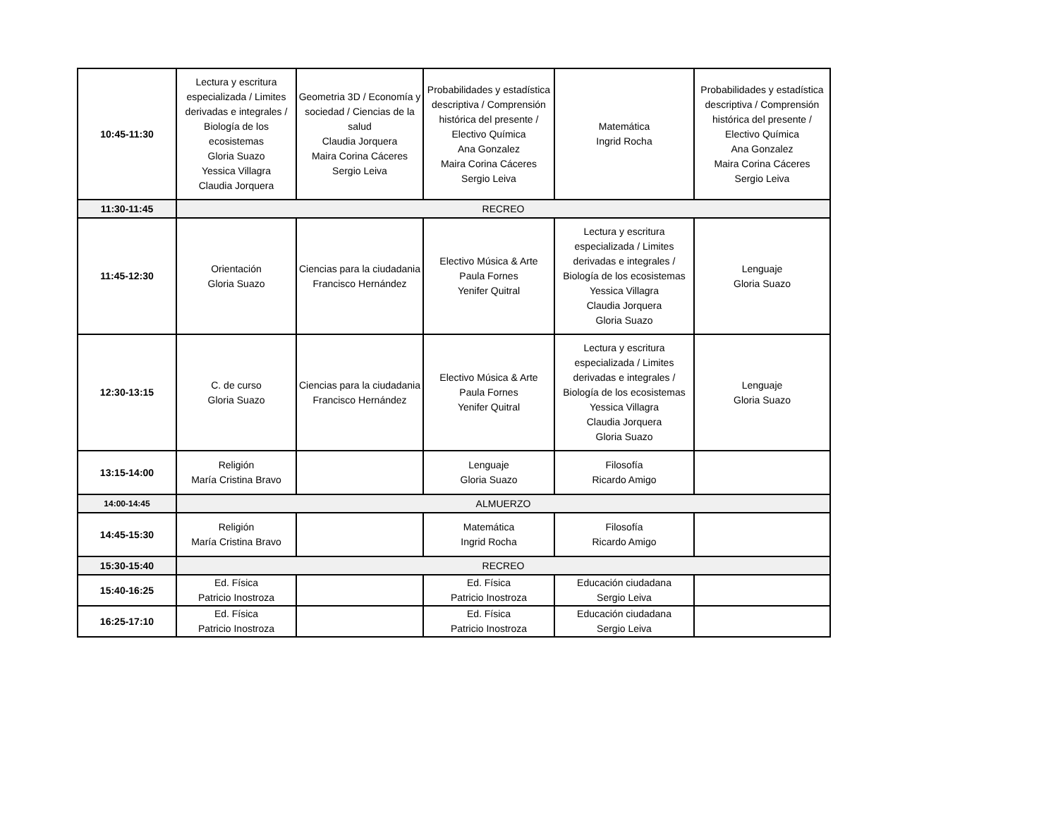| 10:45-11:30 | Lectura y escritura especializada / Limites derivadas e integrales / Biología de los ecosistemas Gloria Suazo Yessica Villagra Claudia Jorquera | Geometria 3D / Economía y sociedad / Ciencias de la salud Claudia Jorquera Maira Corina Cáceres Sergio Leiva | Probabilidades y estadística descriptiva / Comprensión histórica del presente / Electivo Química Ana Gonzalez Maira Corina Cáceres Sergio Leiva | Matemática Ingrid Rocha | Probabilidades y estadística descriptiva / Comprensión histórica del presente / Electivo Química Ana Gonzalez Maira Corina Cáceres Sergio Leiva |
| 11:30-11:45 | RECREO | | | | |
| 11:45-12:30 | Orientación Gloria Suazo | Ciencias para la ciudadania Francisco Hernández | Electivo Música & Arte Paula Fornes Yenifer Quitral | Lectura y escritura especializada / Limites derivadas e integrales / Biología de los ecosistemas Yessica Villagra Claudia Jorquera Gloria Suazo | Lenguaje Gloria Suazo |
| 12:30-13:15 | C. de curso Gloria Suazo | Ciencias para la ciudadania Francisco Hernández | Electivo Música & Arte Paula Fornes Yenifer Quitral | Lectura y escritura especializada / Limites derivadas e integrales / Biología de los ecosistemas Yessica Villagra Claudia Jorquera Gloria Suazo | Lenguaje Gloria Suazo |
| 13:15-14:00 | Religión María Cristina Bravo | | Lenguaje Gloria Suazo | Filosofía Ricardo Amigo | |
| 14:00-14:45 | ALMUERZO | | | | |
| 14:45-15:30 | Religión María Cristina Bravo | | Matemática Ingrid Rocha | Filosofía Ricardo Amigo | |
| 15:30-15:40 | RECREO | | | | |
| 15:40-16:25 | Ed. Física Patricio Inostroza | | Ed. Física Patricio Inostroza | Educación ciudadana Sergio Leiva | |
| 16:25-17:10 | Ed. Física Patricio Inostroza | | Ed. Física Patricio Inostroza | Educación ciudadana Sergio Leiva | |